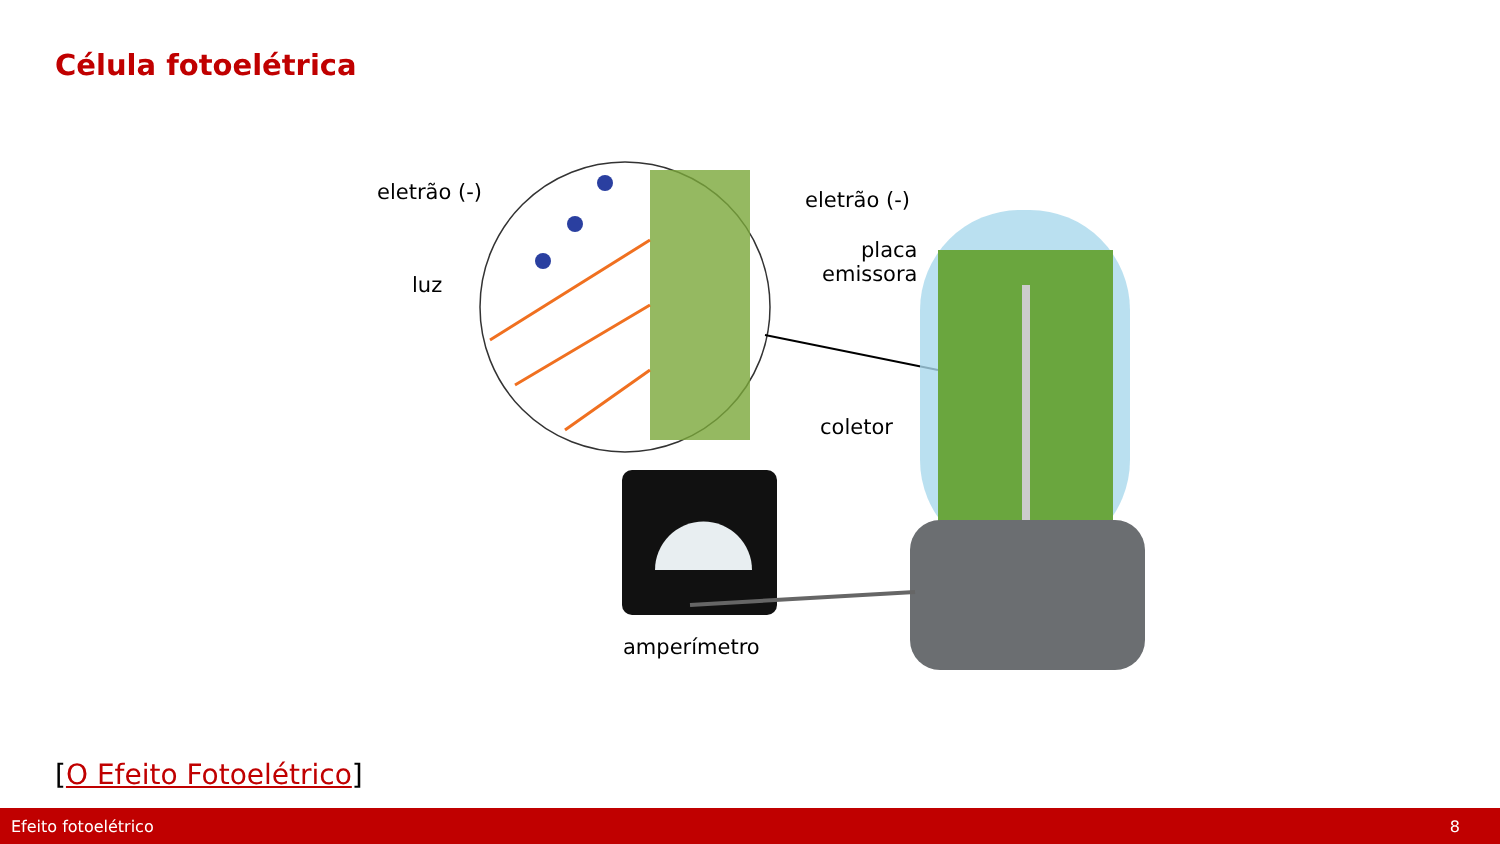Célula fotoelétrica
eletrão (-)
luz
eletrão (-)
placa
emissora
coletor
amperímetro
[O Efeito Fotoelétrico]
Efeito fotoelétrico 8